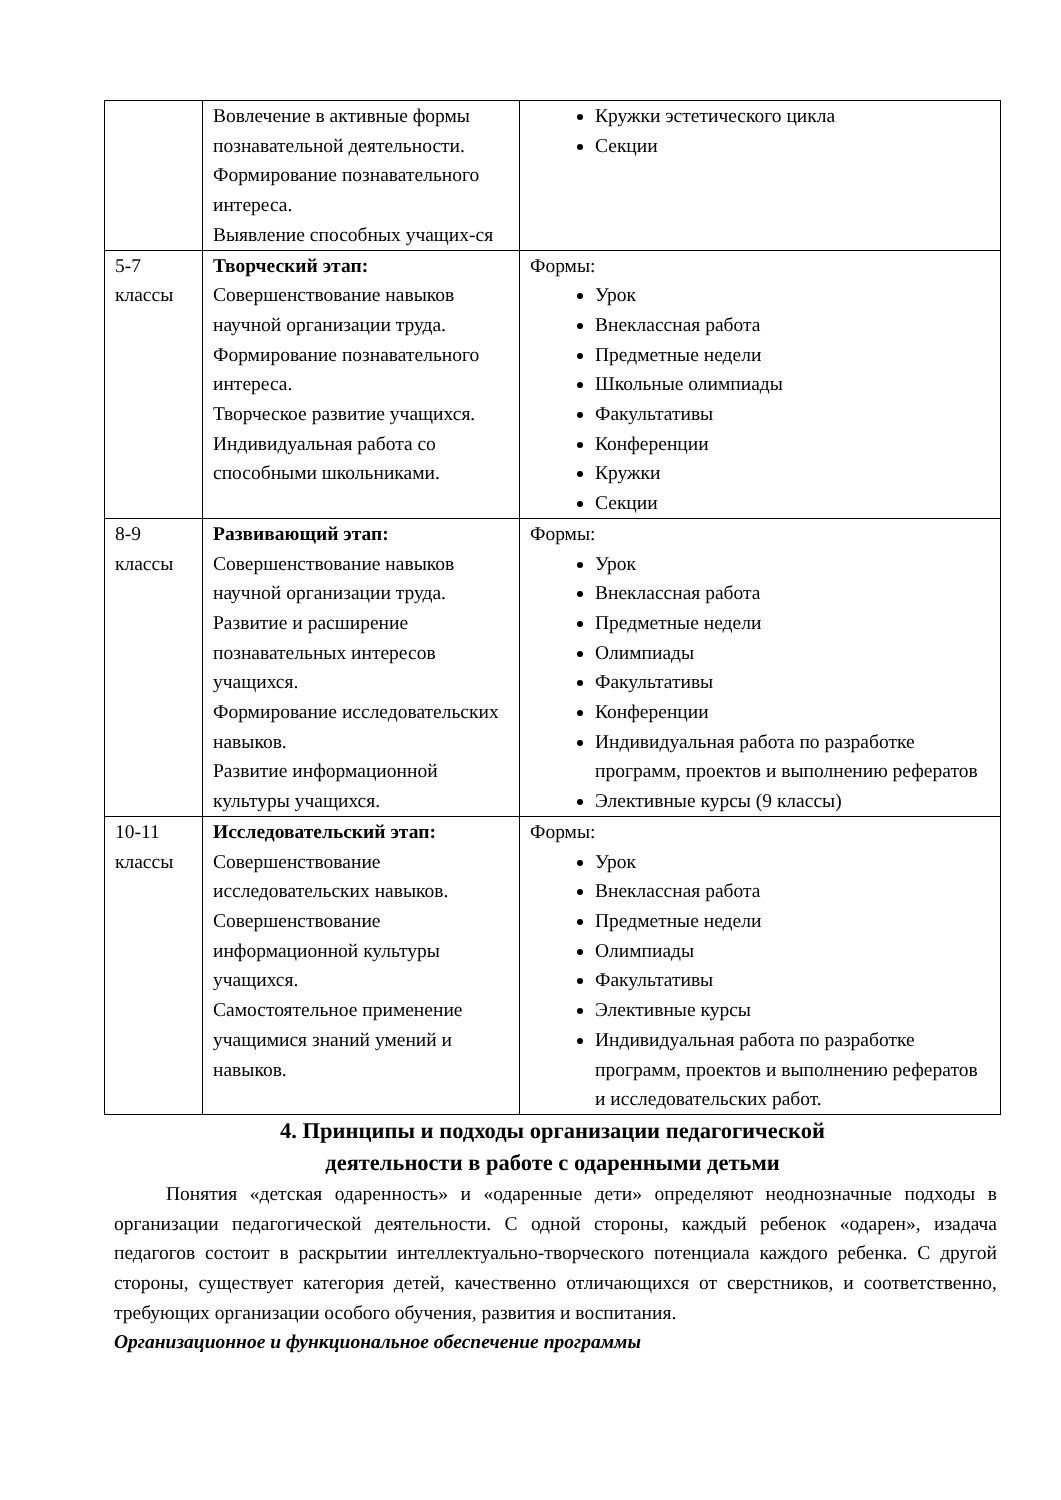| | Вовлечение в активные формы познавательной деятельности. Формирование познавательного интереса. Выявление способных учащих-ся | Кружки эстетического цикла Секции |
| 5-7 классы | Творческий этап: Совершенствование навыков научной организации труда. Формирование познавательного интереса. Творческое развитие учащихся. Индивидуальная работа со способными школьниками. | Формы: Урок Внеклассная работа Предметные недели Школьные олимпиады Факультативы Конференции Кружки Секции |
| 8-9 классы | Развивающий этап: Совершенствование навыков научной организации труда. Развитие и расширение познавательных интересов учащихся. Формирование исследовательских навыков. Развитие информационной культуры учащихся. | Формы: Урок Внеклассная работа Предметные недели Олимпиады Факультативы Конференции Индивидуальная работа по разработке программ, проектов и выполнению рефератов Элективные курсы (9 классы) |
| 10-11 классы | Исследовательский этап: Совершенствование исследовательских навыков. Совершенствование информационной культуры учащихся. Самостоятельное применение учащимися знаний умений и навыков. | Формы: Урок Внеклассная работа Предметные недели Олимпиады Факультативы Элективные курсы Индивидуальная работа по разработке программ, проектов и выполнению рефератов и исследовательских работ. |
4. Принципы и подходы организации педагогической
деятельности в работе с одаренными детьми
Понятия «детская одаренность» и «одаренные дети» определяют неоднозначные подходы в организации педагогической деятельности. С одной стороны, каждый ребенок «одарен», изадача педагогов состоит в раскрытии интеллектуально-творческого потенциала каждого ребенка. С другой стороны, существует категория детей, качественно отличающихся от сверстников, и соответственно, требующих организации особого обучения, развития и воспитания.
Организационное и функциональное обеспечение программы